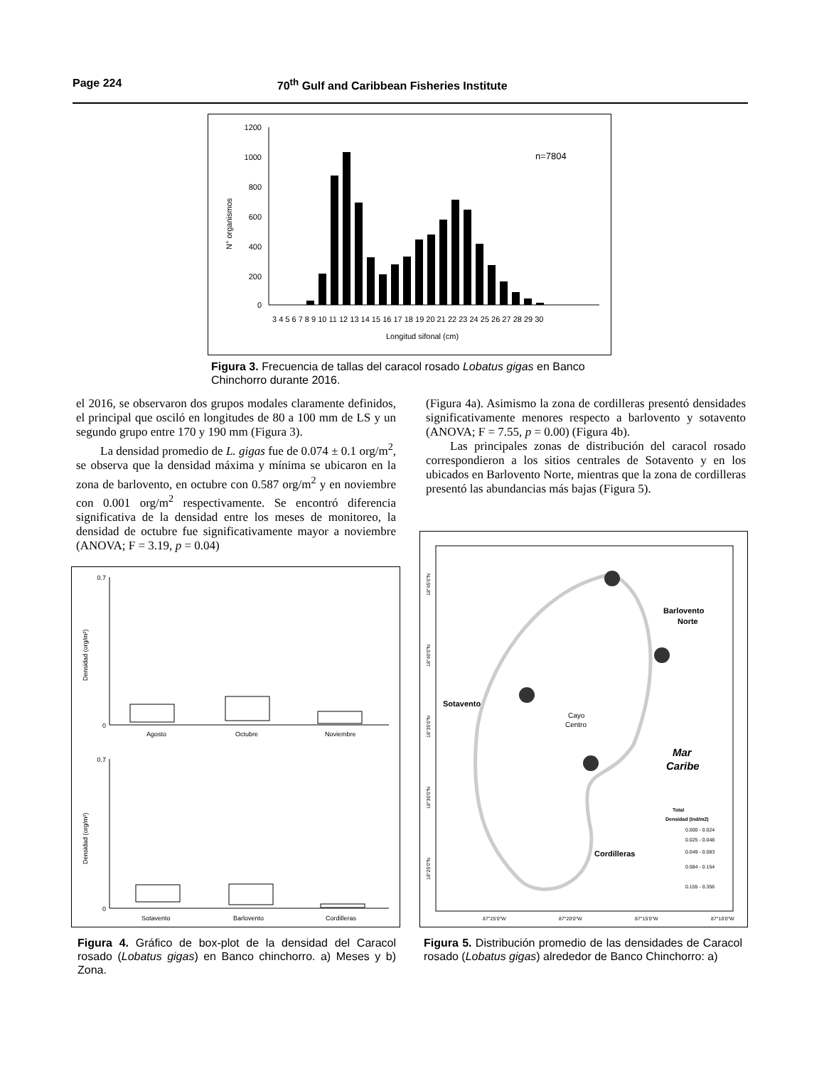Page 224 70<sup>th</sup> Gulf and Caribbean Fisheries Institute
1200
1000
800
600
400
200
0
n=7804
N° organismos
3 4 5 6 7 8 9 10 11 12 13 14 15 16 17 18 19 20 21 22 23 24 25 26 27 28 29 30
Longitud sifonal (cm)
Figura 3. Frecuencia de tallas del caracol rosado Lobatus gigas en Banco Chinchorro durante 2016.
el 2016, se observaron dos grupos modales claramente definidos, el principal que osciló en longitudes de 80 a 100 mm de LS y un segundo grupo entre 170 y 190 mm (Figura 3).
La densidad promedio de L. gigas fue de 0.074 ± 0.1 org/m<sup>2</sup>, se observa que la densidad máxima y mínima se ubicaron en la zona de barlovento, en octubre con 0.587 org/m<sup>2</sup> y en noviembre con 0.001 org/m<sup>2</sup> respectivamente. Se encontró diferencia significativa de la densidad entre los meses de monitoreo, la densidad de octubre fue significativamente mayor a noviembre (ANOVA; F = 3.19, p = 0.04)
(Figura 4a). Asimismo la zona de cordilleras presentó densidades significativamente menores respecto a barlovento y sotavento (ANOVA; F = 7.55, p = 0.00) (Figura 4b).
Las principales zonas de distribución del caracol rosado correspondieron a los sitios centrales de Sotavento y en los ubicados en Barlovento Norte, mientras que la zona de cordilleras presentó las abundancias más bajas (Figura 5).
0.7
0
Densidad (org/m²)
Agosto
Octubre
Noviembre
0.7
0
Densidad (org/m²)
Sotavento
Barlovento
Cordilleras
Barlovento
Norte
Sotavento
Cayo
Centro
Mar
Caribe
Total
Densidad (Ind/m2)
0.000 - 0.024
0.025 - 0.048
0.049 - 0.083
0.084 - 0.154
0.155 - 0.356
Cordilleras
18°45'0"N
18°40'0"N
18°35'0"N
18°30'0"N
18°25'0"N
87°25'0"W
87°20'0"W
87°15'0"W
87°10'0"W
Figura 4. Gráfico de box-plot de la densidad del Caracol rosado (Lobatus gigas) en Banco chinchorro. a) Meses y b) Zona.
Figura 5. Distribución promedio de las densidades de Caracol rosado (Lobatus gigas) alrededor de Banco Chinchorro: a)